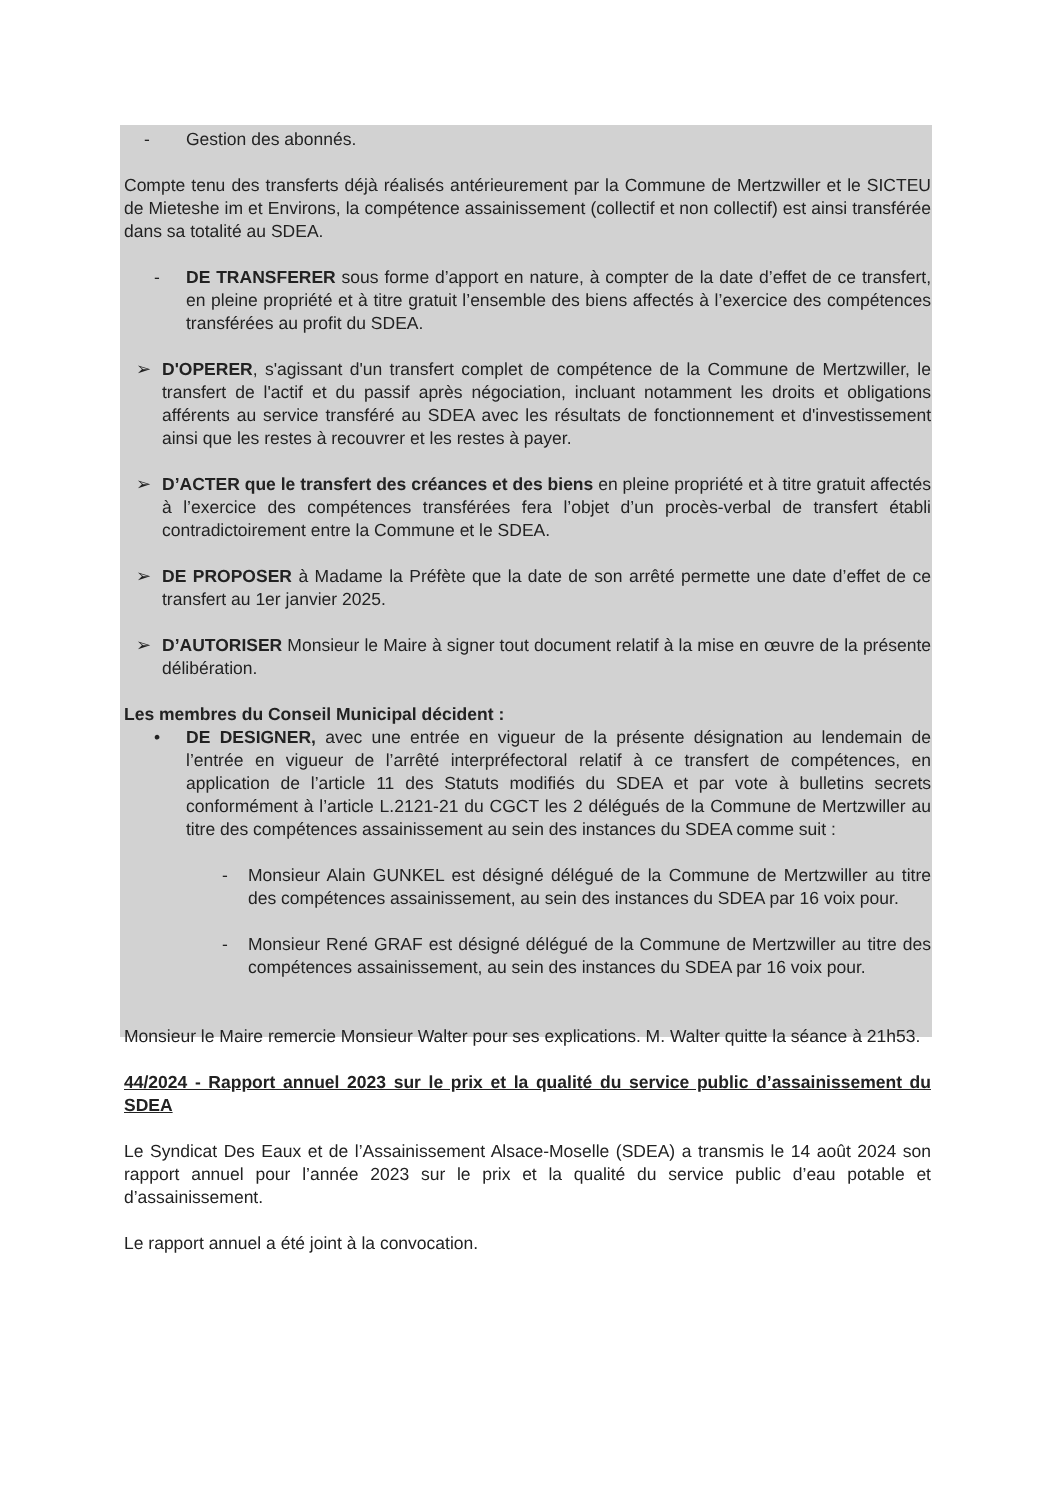- Gestion des abonnés.
Compte tenu des transferts déjà réalisés antérieurement par la Commune de Mertzwiller et le SICTEU de Mieteshe im et Environs, la compétence assainissement (collectif et non collectif) est ainsi transférée dans sa totalité au SDEA.
- DE TRANSFERER sous forme d’apport en nature, à compter de la date d’effet de ce transfert, en pleine propriété et à titre gratuit l’ensemble des biens affectés à l’exercice des compétences transférées au profit du SDEA.
➢ D'OPERER, s'agissant d'un transfert complet de compétence de la Commune de Mertzwiller, le transfert de l'actif et du passif après négociation, incluant notamment les droits et obligations afférents au service transféré au SDEA avec les résultats de fonctionnement et d'investissement ainsi que les restes à recouvrer et les restes à payer.
➢ D’ACTER que le transfert des créances et des biens en pleine propriété et à titre gratuit affectés à l’exercice des compétences transférées fera l’objet d’un procès-verbal de transfert établi contradictoirement entre la Commune et le SDEA.
➢ DE PROPOSER à Madame la Préfète que la date de son arrêté permette une date d’effet de ce transfert au 1er janvier 2025.
➢ D’AUTORISER Monsieur le Maire à signer tout document relatif à la mise en œuvre de la présente délibération.
Les membres du Conseil Municipal décident :
• DE DESIGNER, avec une entrée en vigueur de la présente désignation au lendemain de l’entrée en vigueur de l’arrêté interpréfectoral relatif à ce transfert de compétences, en application de l’article 11 des Statuts modifiés du SDEA et par vote à bulletins secrets conformément à l’article L.2121-21 du CGCT les 2 délégués de la Commune de Mertzwiller au titre des compétences assainissement au sein des instances du SDEA comme suit :
- Monsieur Alain GUNKEL est désigné délégué de la Commune de Mertzwiller au titre des compétences assainissement, au sein des instances du SDEA par 16 voix pour.
- Monsieur René GRAF est désigné délégué de la Commune de Mertzwiller au titre des compétences assainissement, au sein des instances du SDEA par 16 voix pour.
Monsieur le Maire remercie Monsieur Walter pour ses explications. M. Walter quitte la séance à 21h53.
44/2024 - Rapport annuel 2023 sur le prix et la qualité du service public d’assainissement du SDEA
Le Syndicat Des Eaux et de l’Assainissement Alsace-Moselle (SDEA) a transmis le 14 août 2024 son rapport annuel pour l’année 2023 sur le prix et la qualité du service public d’eau potable et d’assainissement.
Le rapport annuel a été joint à la convocation.